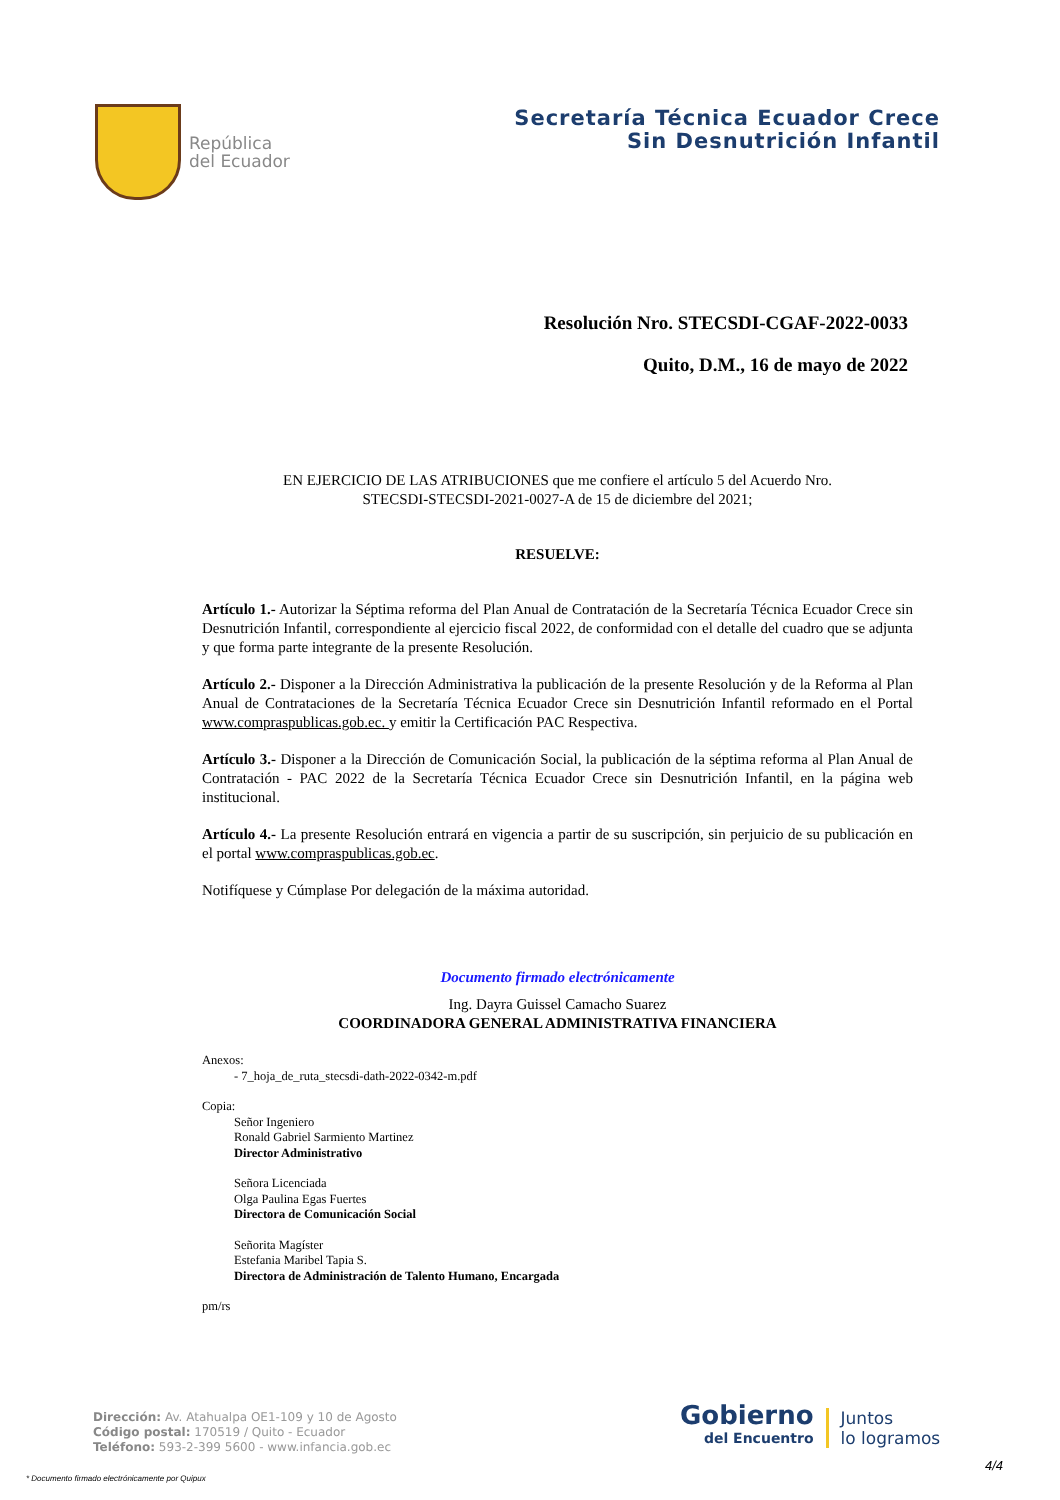República
del Ecuador
Secretaría Técnica Ecuador Crece
Sin Desnutrición Infantil
Resolución Nro. STECSDI-CGAF-2022-0033
Quito, D.M., 16 de mayo de 2022
EN EJERCICIO DE LAS ATRIBUCIONES que me confiere el artículo 5 del Acuerdo Nro.
STECSDI-STECSDI-2021-0027-A de 15 de diciembre del 2021;
RESUELVE:
Artículo 1.- Autorizar la Séptima reforma del Plan Anual de Contratación de la Secretaría Técnica Ecuador Crece sin Desnutrición Infantil, correspondiente al ejercicio fiscal 2022, de conformidad con el detalle del cuadro que se adjunta y que forma parte integrante de la presente Resolución.
Artículo 2.- Disponer a la Dirección Administrativa la publicación de la presente Resolución y de la Reforma al Plan Anual de Contrataciones de la Secretaría Técnica Ecuador Crece sin Desnutrición Infantil reformado en el Portal www.compraspublicas.gob.ec. y emitir la Certificación PAC Respectiva.
Artículo 3.- Disponer a la Dirección de Comunicación Social, la publicación de la séptima reforma al Plan Anual de Contratación - PAC 2022 de la Secretaría Técnica Ecuador Crece sin Desnutrición Infantil, en la página web institucional.
Artículo 4.- La presente Resolución entrará en vigencia a partir de su suscripción, sin perjuicio de su publicación en el portal www.compraspublicas.gob.ec.
Notifíquese y Cúmplase Por delegación de la máxima autoridad.
Documento firmado electrónicamente
Ing. Dayra Guissel Camacho Suarez
COORDINADORA GENERAL ADMINISTRATIVA FINANCIERA
Anexos:
- 7_hoja_de_ruta_stecsdi-dath-2022-0342-m.pdf
Copia:
Señor Ingeniero
Ronald Gabriel Sarmiento Martinez
Director Administrativo
Señora Licenciada
Olga Paulina Egas Fuertes
Directora de Comunicación Social
Señorita Magíster
Estefania Maribel Tapia S.
Directora de Administración de Talento Humano, Encargada
pm/rs
Dirección: Av. Atahualpa OE1-109 y 10 de Agosto
Código postal: 170519 / Quito - Ecuador
Teléfono: 593-2-399 5600 - www.infancia.gob.ec
Gobierno
del Encuentro
Juntos
lo logramos
* Documento firmado electrónicamente por Quipux
4/4